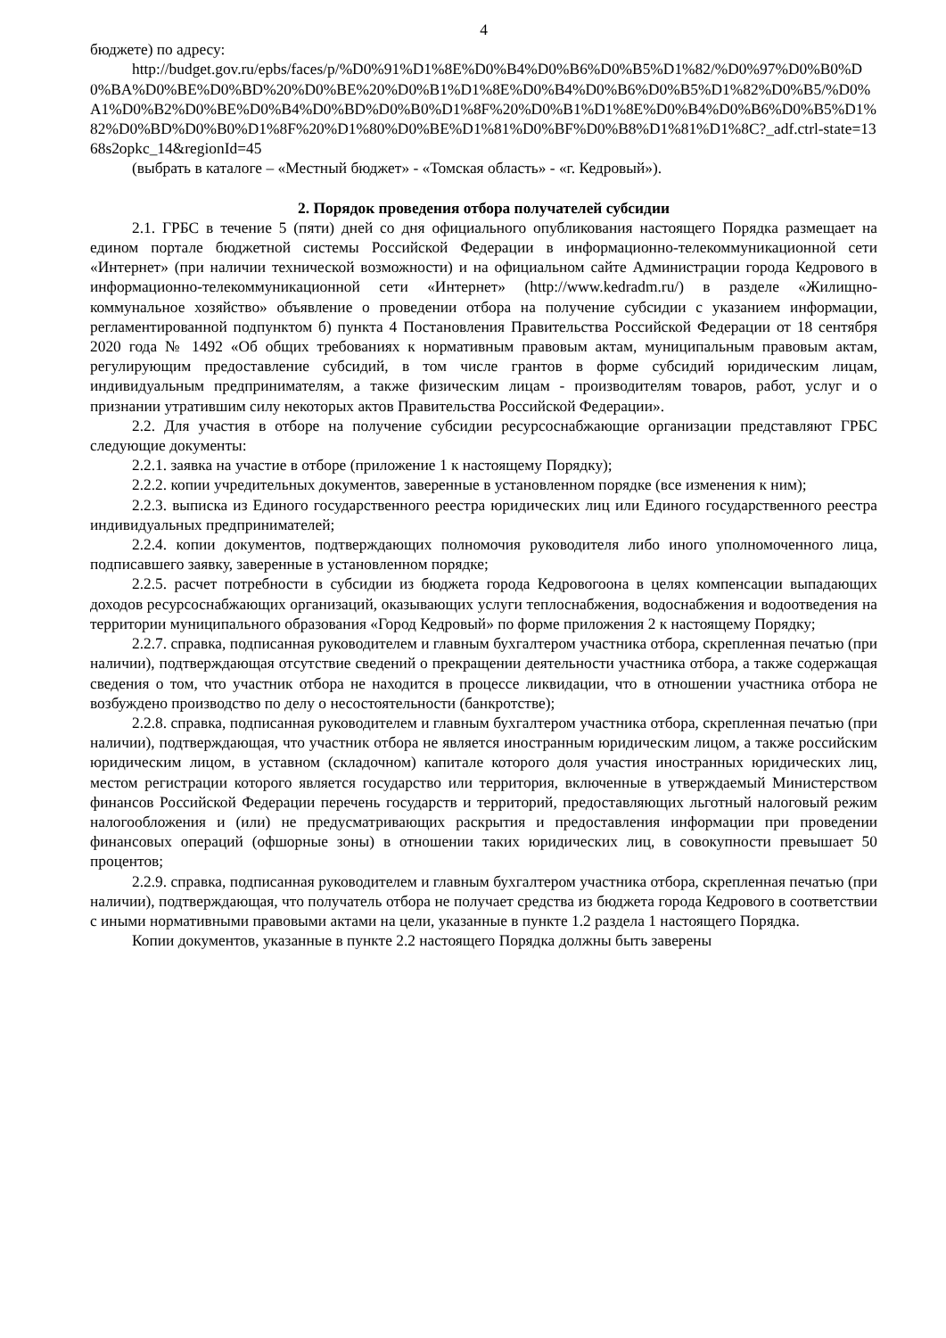4
бюджете) по адресу:
http://budget.gov.ru/epbs/faces/p/%D0%91%D1%8E%D0%B4%D0%B6%D0%B5%D1%82/%D0%97%D0%B0%D0%BA%D0%BE%D0%BD%20%D0%BE%20%D0%B1%D1%8E%D0%B4%D0%B6%D0%B5%D1%82%D0%B5/%D0%A1%D0%B2%D0%BE%D0%B4%D0%BD%D0%B0%D1%8F%20%D0%B1%D1%8E%D0%B4%D0%B6%D0%B5%D1%82%D0%BD%D0%B0%D1%8F%20%D1%80%D0%BE%D1%81%D0%BF%D0%B8%D1%81%D1%8C?_adf.ctrl-state=1368s2opkc_14&regionId=45
(выбрать в каталоге – «Местный бюджет» - «Томская область» - «г. Кедровый»).
2. Порядок проведения отбора получателей субсидии
2.1. ГРБС в течение 5 (пяти) дней со дня официального опубликования настоящего Порядка размещает на едином портале бюджетной системы Российской Федерации в информационно-телекоммуникационной сети «Интернет» (при наличии технической возможности) и на официальном сайте Администрации города Кедрового в информационно-телекоммуникационной сети «Интернет» (http://www.kedradm.ru/) в разделе «Жилищно-коммунальное хозяйство» объявление о проведении отбора на получение субсидии с указанием информации, регламентированной подпунктом б) пункта 4 Постановления Правительства Российской Федерации от 18 сентября 2020 года № 1492 «Об общих требованиях к нормативным правовым актам, муниципальным правовым актам, регулирующим предоставление субсидий, в том числе грантов в форме субсидий юридическим лицам, индивидуальным предпринимателям, а также физическим лицам - производителям товаров, работ, услуг и о признании утратившим силу некоторых актов Правительства Российской Федерации».
2.2. Для участия в отборе на получение субсидии ресурсоснабжающие организации представляют ГРБС следующие документы:
2.2.1. заявка на участие в отборе (приложение 1 к настоящему Порядку);
2.2.2. копии учредительных документов, заверенные в установленном порядке (все изменения к ним);
2.2.3. выписка из Единого государственного реестра юридических лиц или Единого государственного реестра индивидуальных предпринимателей;
2.2.4. копии документов, подтверждающих полномочия руководителя либо иного уполномоченного лица, подписавшего заявку, заверенные в установленном порядке;
2.2.5. расчет потребности в субсидии из бюджета города Кедровогоона в целях компенсации выпадающих доходов ресурсоснабжающих организаций, оказывающих услуги теплоснабжения, водоснабжения и водоотведения на территории муниципального образования «Город Кедровый» по форме приложения 2 к настоящему Порядку;
2.2.7. справка, подписанная руководителем и главным бухгалтером участника отбора, скрепленная печатью (при наличии), подтверждающая отсутствие сведений о прекращении деятельности участника отбора, а также содержащая сведения о том, что участник отбора не находится в процессе ликвидации, что в отношении участника отбора не возбуждено производство по делу о несостоятельности (банкротстве);
2.2.8. справка, подписанная руководителем и главным бухгалтером участника отбора, скрепленная печатью (при наличии), подтверждающая, что участник отбора не является иностранным юридическим лицом, а также российским юридическим лицом, в уставном (складочном) капитале которого доля участия иностранных юридических лиц, местом регистрации которого является государство или территория, включенные в утверждаемый Министерством финансов Российской Федерации перечень государств и территорий, предоставляющих льготный налоговый режим налогообложения и (или) не предусматривающих раскрытия и предоставления информации при проведении финансовых операций (офшорные зоны) в отношении таких юридических лиц, в совокупности превышает 50 процентов;
2.2.9. справка, подписанная руководителем и главным бухгалтером участника отбора, скрепленная печатью (при наличии), подтверждающая, что получатель отбора не получает средства из бюджета города Кедрового в соответствии с иными нормативными правовыми актами на цели, указанные в пункте 1.2 раздела 1 настоящего Порядка.
Копии документов, указанные в пункте 2.2 настоящего Порядка должны быть заверены